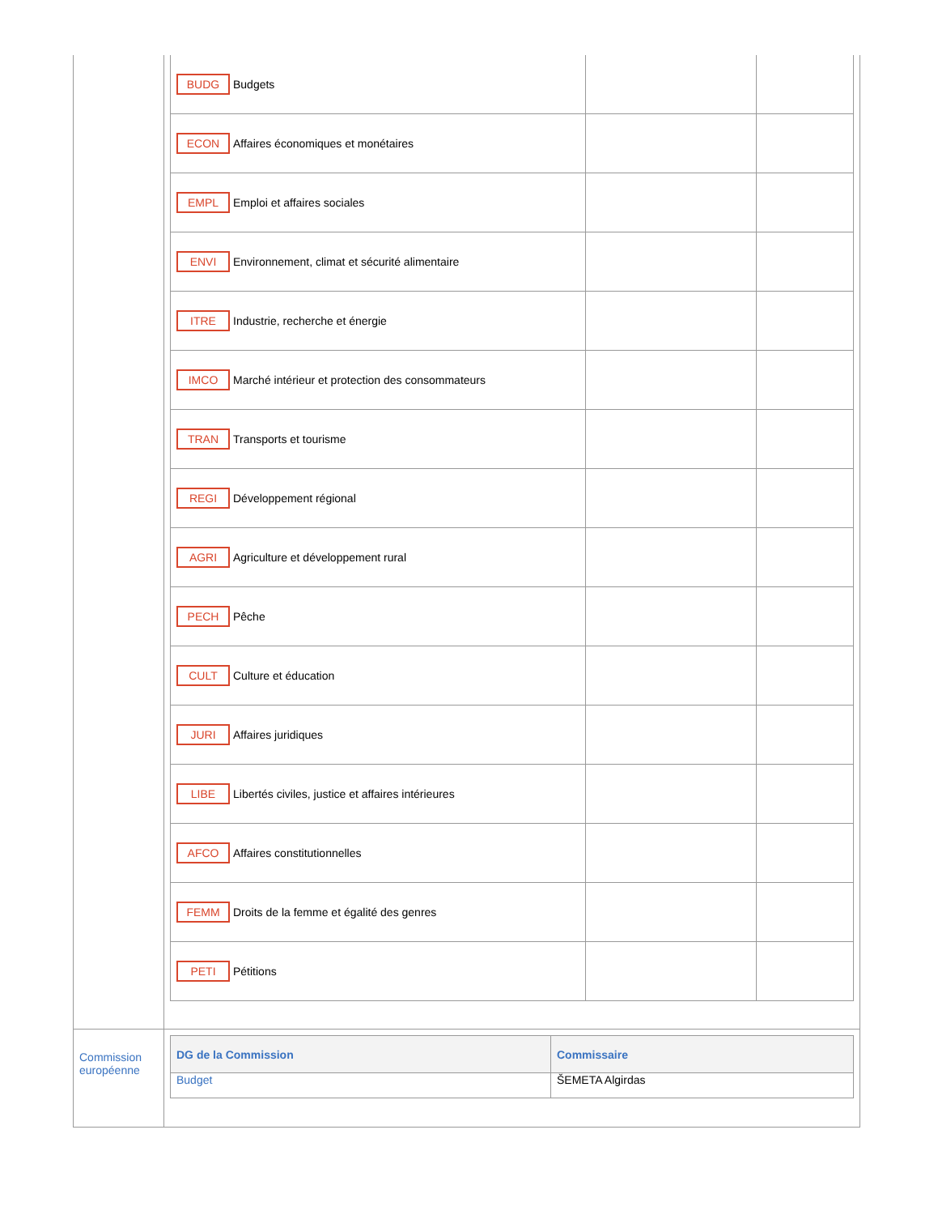| | / BUDG Budgets / / / / ECON Affaires économiques et monétaires / / / / EMPL Emploi et affaires sociales / / / / ENVI Environnement, climat et sécurité alimentaire / / / / ITRE Industrie, recherche et énergie / / / / IMCO Marché intérieur et protection des consommateurs / / / / TRAN Transports et tourisme / / / / REGI Développement régional / / / / AGRI Agriculture et développement rural / / / / PECH Pêche / / / / CULT Culture et éducation / / / / JURI Affaires juridiques / / / / LIBE Libertés civiles, justice et affaires intérieures / / / / AFCO Affaires constitutionnelles / / / / FEMM Droits de la femme et égalité des genres / / / / PETI Pétitions / / / |
| Commission européenne | / DG de la Commission / Commissaire / / --- / --- / / Budget / ŠEMETA Algirdas / |